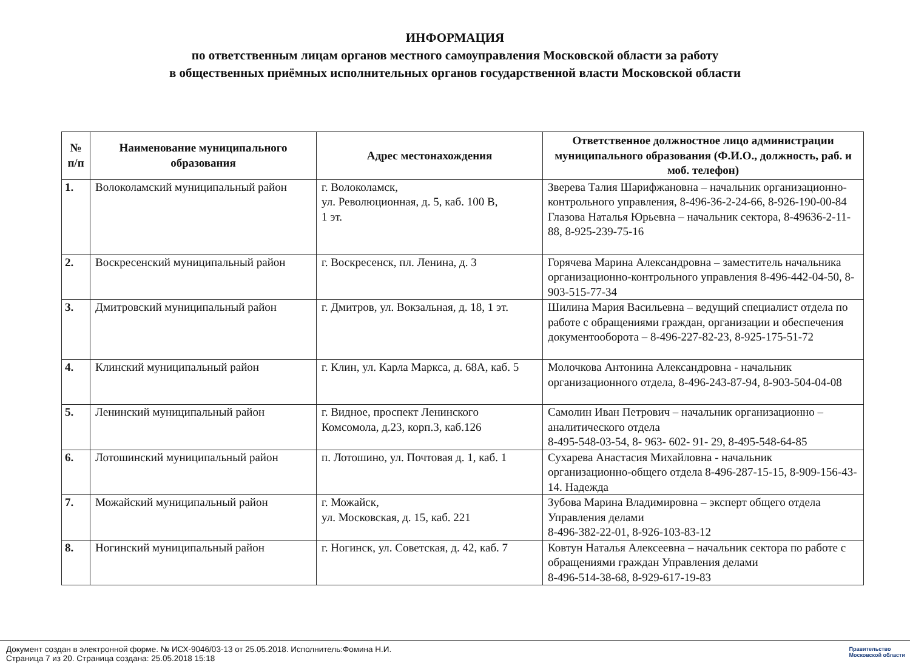ИНФОРМАЦИЯ
по ответственным лицам органов местного самоуправления Московской области за работу
в общественных приёмных исполнительных органов государственной власти Московской области
| № п/п | Наименование муниципального образования | Адрес местонахождения | Ответственное должностное лицо администрации муниципального образования (Ф.И.О., должность, раб. и моб. телефон) |
| --- | --- | --- | --- |
| 1. | Волоколамский муниципальный район | г. Волоколамск, ул. Революционная, д. 5, каб. 100 В, 1 эт. | Зверева Талия Шарифжановна – начальник организационно-контрольного управления, 8-496-36-2-24-66, 8-926-190-00-84 Глазова Наталья Юрьевна – начальник сектора, 8-49636-2-11-88, 8-925-239-75-16 |
| 2. | Воскресенский муниципальный район | г. Воскресенск, пл. Ленина, д. 3 | Горячева Марина Александровна – заместитель начальника организационно-контрольного управления 8-496-442-04-50, 8-903-515-77-34 |
| 3. | Дмитровский муниципальный район | г. Дмитров, ул. Вокзальная, д. 18, 1 эт. | Шилина Мария Васильевна – ведущий специалист отдела по работе с обращениями граждан, организации и обеспечения документооборота – 8-496-227-82-23, 8-925-175-51-72 |
| 4. | Клинский муниципальный район | г. Клин, ул. Карла Маркса, д. 68А, каб. 5 | Молочкова Антонина Александровна - начальник организационного отдела, 8-496-243-87-94, 8-903-504-04-08 |
| 5. | Ленинский муниципальный район | г. Видное, проспект Ленинского Комсомола, д.23, корп.3, каб.126 | Самолин Иван Петрович – начальник организационно – аналитического отдела 8-495-548-03-54, 8- 963- 602- 91- 29, 8-495-548-64-85 |
| 6. | Лотошинский муниципальный район | п. Лотошино, ул. Почтовая д. 1, каб. 1 | Сухарева Анастасия Михайловна - начальник организационно-общего отдела 8-496-287-15-15, 8-909-156-43-14. Надежда |
| 7. | Можайский муниципальный район | г. Можайск, ул. Московская, д. 15, каб. 221 | Зубова Марина Владимировна – эксперт общего отдела Управления делами 8-496-382-22-01, 8-926-103-83-12 |
| 8. | Ногинский муниципальный район | г. Ногинск, ул. Советская, д. 42, каб. 7 | Ковтун Наталья Алексеевна – начальник сектора по работе с обращениями граждан Управления делами 8-496-514-38-68, 8-929-617-19-83 |
Документ создан в электронной форме. № ИСХ-9046/03-13 от 25.05.2018. Исполнитель:Фомина Н.И.
Страница 7 из 20. Страница создана: 25.05.2018 15:18
Правительство
Московской области